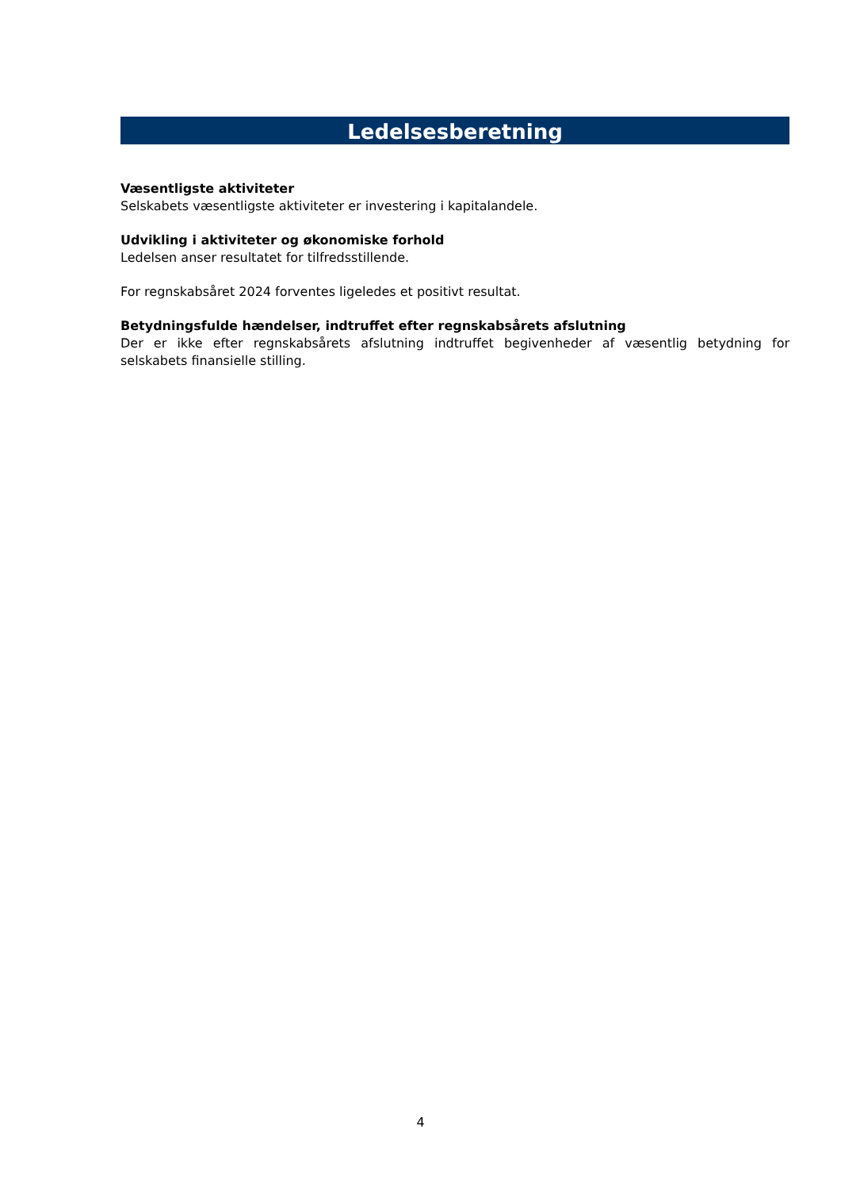Ledelsesberetning
Væsentligste aktiviteter
Selskabets væsentligste aktiviteter er investering i kapitalandele.
Udvikling i aktiviteter og økonomiske forhold
Ledelsen anser resultatet for tilfredsstillende.
For regnskabsåret 2024 forventes ligeledes et positivt resultat.
Betydningsfulde hændelser, indtruffet efter regnskabsårets afslutning
Der er ikke efter regnskabsårets afslutning indtruffet begivenheder af væsentlig betydning for selskabets finansielle stilling.
4